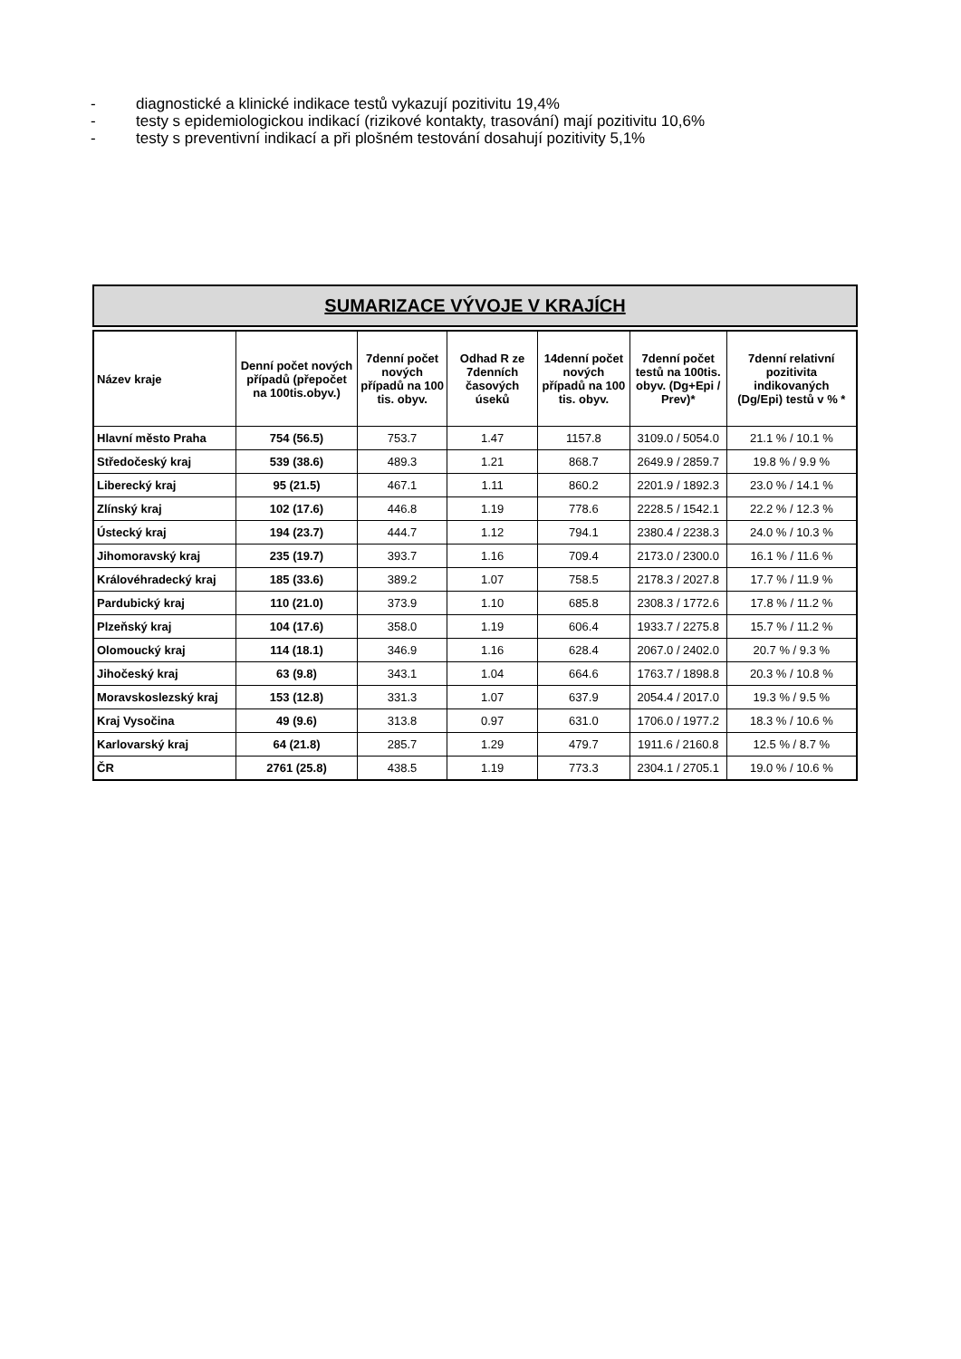- diagnostické a klinické indikace testů vykazují pozitivitu 19,4%
- testy s epidemiologickou indikací (rizikové kontakty, trasování) mají pozitivitu 10,6%
- testy s preventivní indikací a při plošném testování dosahují pozitivity 5,1%
SUMARIZACE VÝVOJE V KRAJÍCH
| Název kraje | Denní počet nových případů (přepočet na 100tis.obyv.) | 7denní počet nových případů na 100 tis. obyv. | Odhad R ze 7denních časových úseků | 14denní počet nových případů na 100 tis. obyv. | 7denní počet testů na 100tis. obyv. (Dg+Epi / Prev)* | 7denní relativní pozitivita indikovaných (Dg/Epi) testů v % * |
| --- | --- | --- | --- | --- | --- | --- |
| Hlavní město Praha | 754 (56.5) | 753.7 | 1.47 | 1157.8 | 3109.0 / 5054.0 | 21.1 % / 10.1 % |
| Středočeský kraj | 539 (38.6) | 489.3 | 1.21 | 868.7 | 2649.9 / 2859.7 | 19.8 % / 9.9 % |
| Liberecký kraj | 95 (21.5) | 467.1 | 1.11 | 860.2 | 2201.9 / 1892.3 | 23.0 % / 14.1 % |
| Zlínský kraj | 102 (17.6) | 446.8 | 1.19 | 778.6 | 2228.5 / 1542.1 | 22.2 % / 12.3 % |
| Ústecký kraj | 194 (23.7) | 444.7 | 1.12 | 794.1 | 2380.4 / 2238.3 | 24.0 % / 10.3 % |
| Jihomoravský kraj | 235 (19.7) | 393.7 | 1.16 | 709.4 | 2173.0 / 2300.0 | 16.1 % / 11.6 % |
| Královéhradecký kraj | 185 (33.6) | 389.2 | 1.07 | 758.5 | 2178.3 / 2027.8 | 17.7 % / 11.9 % |
| Pardubický kraj | 110 (21.0) | 373.9 | 1.10 | 685.8 | 2308.3 / 1772.6 | 17.8 % / 11.2 % |
| Plzeňský kraj | 104 (17.6) | 358.0 | 1.19 | 606.4 | 1933.7 / 2275.8 | 15.7 % / 11.2 % |
| Olomoucký kraj | 114 (18.1) | 346.9 | 1.16 | 628.4 | 2067.0 / 2402.0 | 20.7 % / 9.3 % |
| Jihočeský kraj | 63 (9.8) | 343.1 | 1.04 | 664.6 | 1763.7 / 1898.8 | 20.3 % / 10.8 % |
| Moravskoslezský kraj | 153 (12.8) | 331.3 | 1.07 | 637.9 | 2054.4 / 2017.0 | 19.3 % / 9.5 % |
| Kraj Vysočina | 49 (9.6) | 313.8 | 0.97 | 631.0 | 1706.0 / 1977.2 | 18.3 % / 10.6 % |
| Karlovarský kraj | 64 (21.8) | 285.7 | 1.29 | 479.7 | 1911.6 / 2160.8 | 12.5 % / 8.7 % |
| ČR | 2761 (25.8) | 438.5 | 1.19 | 773.3 | 2304.1 / 2705.1 | 19.0 % / 10.6 % |